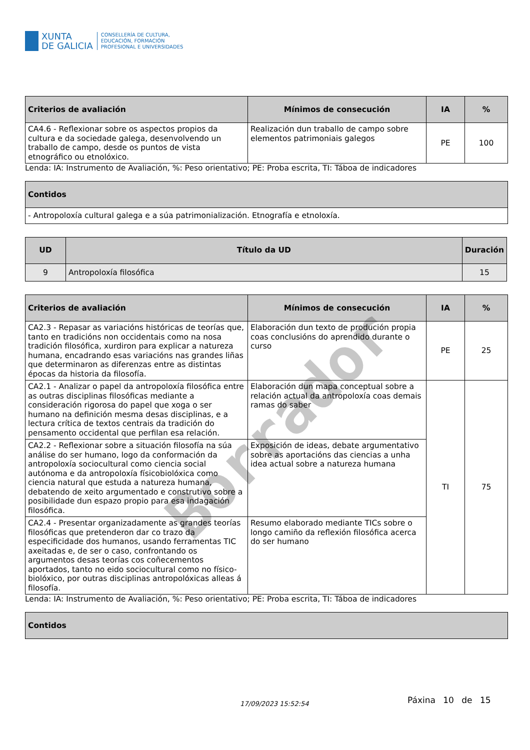XUNTA
DE GALICIA
CONSELLERÍA DE CULTURA,
EDUCACIÓN, FORMACIÓN
PROFESIONAL E UNIVERSIDADES
| Criterios de avaliación | Mínimos de consecución | IA | % |
| --- | --- | --- | --- |
| CA4.6 - Reflexionar sobre os aspectos propios da cultura e da sociedade galega, desenvolvendo un traballo de campo, desde os puntos de vista etnográfico ou etnolóxico. | Realización dun traballo de campo sobre elementos patrimoniais galegos | PE | 100 |
Lenda: IA: Instrumento de Avaliación, %: Peso orientativo; PE: Proba escrita, TI: Táboa de indicadores
| Contidos |
| --- |
| - Antropoloxía cultural galega e a súa patrimonialización. Etnografía e etnoloxía. |
| UD | Título da UD | Duración |
| --- | --- | --- |
| 9 | Antropoloxía filosófica | 15 |
| Criterios de avaliación | Mínimos de consecución | IA | % |
| --- | --- | --- | --- |
| CA2.3 - Repasar as variacións históricas de teorías que, tanto en tradicións non occidentais como na nosa tradición filosófica, xurdiron para explicar a natureza humana, encadrando esas variacións nas grandes liñas que determinaron as diferenzas entre as distintas épocas da historia da filosofía. | Elaboración dun texto de produción propia coas conclusións do aprendido durante o curso | PE | 25 |
| CA2.1 - Analizar o papel da antropoloxía filosófica entre as outras disciplinas filosóficas mediante a consideración rigorosa do papel que xoga o ser humano na definición mesma desas disciplinas, e a lectura crítica de textos centrais da tradición do pensamento occidental que perfilan esa relación. | Elaboración dun mapa conceptual sobre a relación actual da antropoloxía coas demais ramas do saber | TI | 75 |
| CA2.2 - Reflexionar sobre a situación filosofía na súa análise do ser humano, logo da conformación da antropoloxía sociocultural como ciencia social autónoma e da antropoloxía físicobiolóxica como ciencia natural que estuda a natureza humana, debatendo de xeito argumentado e construtivo sobre a posibilidade dun espazo propio para esa indagación filosófica. | Exposición de ideas, debate argumentativo sobre as aportacións das ciencias a unha idea actual sobre a natureza humana | | |
| CA2.4 - Presentar organizadamente as grandes teorías filosóficas que pretenderon dar co trazo da especificidade dos humanos, usando ferramentas TIC axeitadas e, de ser o caso, confrontando os argumentos desas teorías cos coñecementos aportados, tanto no eido sociocultural como no físico-biolóxico, por outras disciplinas antropolóxicas alleas á filosofía. | Resumo elaborado mediante TICs sobre o longo camiño da reflexión filosófica acerca do ser humano | | |
Lenda: IA: Instrumento de Avaliación, %: Peso orientativo; PE: Proba escrita, TI: Táboa de indicadores
| Contidos |
| --- |
17/09/2023 15:52:54 Páxina 10 de 15
Borrador